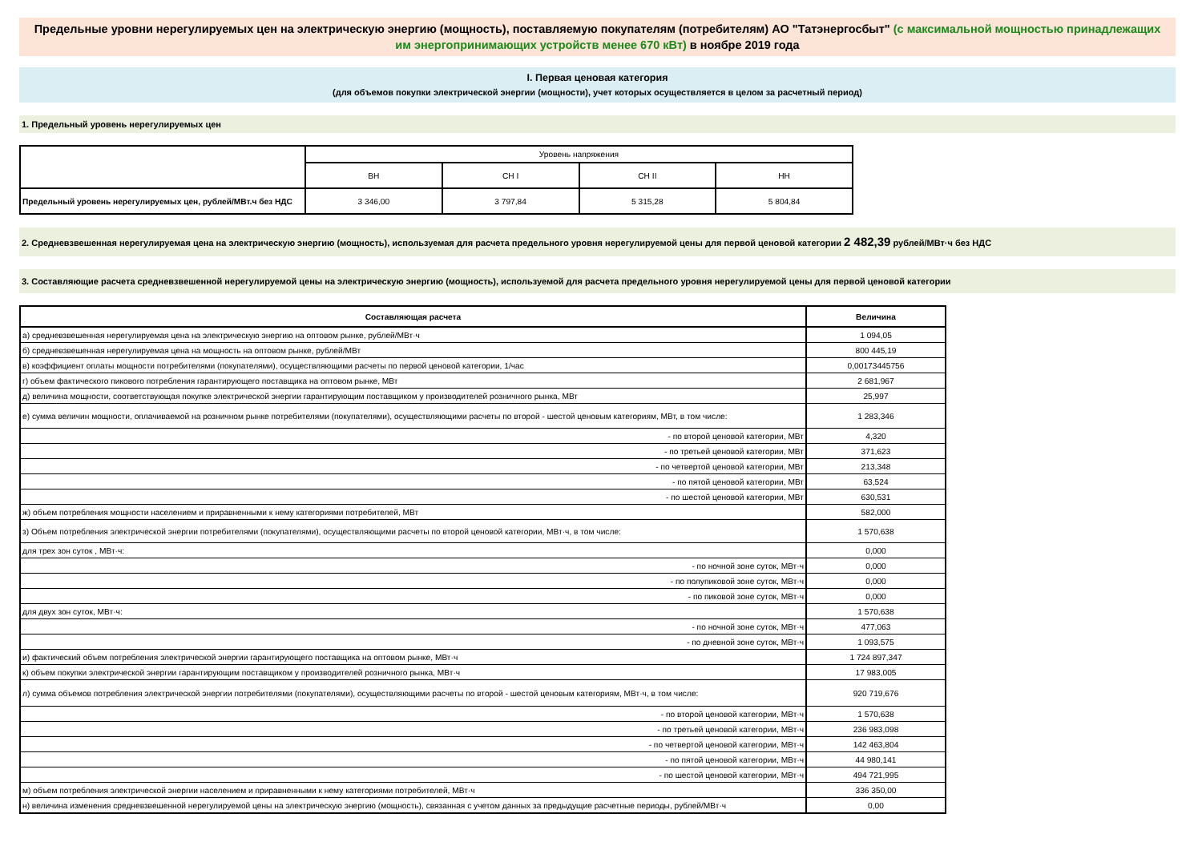Предельные уровни нерегулируемых цен на электрическую энергию (мощность), поставляемую покупателям (потребителям) АО "Татэнергосбыт" (с максимальной мощностью принадлежащих им энергопринимающих устройств менее 670 кВт) в ноябре 2019 года
I. Первая ценовая категория
(для объемов покупки электрической энергии (мощности), учет которых осуществляется в целом за расчетный период)
1. Предельный уровень нерегулируемых цен
| | Уровень напряжения | | | |
| | ВН | СН I | СН II | НН |
| Предельный уровень нерегулируемых цен, рублей/МВт.ч без НДС | 3 346,00 | 3 797,84 | 5 315,28 | 5 804,84 |
2. Средневзвешенная нерегулируемая цена на электрическую энергию (мощность), используемая для расчета предельного уровня нерегулируемой цены для первой ценовой категории 2 482,39 рублей/МВт·ч без НДС
3. Составляющие расчета средневзвешенной нерегулируемой цены на электрическую энергию (мощность), используемой для расчета предельного уровня нерегулируемой цены для первой ценовой категории
| Составляющая расчета | Величина |
| а) средневзвешенная нерегулируемая цена на электрическую энергию на оптовом рынке, рублей/МВт·ч | 1 094,05 |
| б) средневзвешенная нерегулируемая цена на мощность на оптовом рынке, рублей/МВт | 800 445,19 |
| в) коэффициент оплаты мощности потребителями (покупателями), осуществляющими расчеты по первой ценовой категории, 1/час | 0,00173445756 |
| г) объем фактического пикового потребления гарантирующего поставщика на оптовом рынке, МВт | 2 681,967 |
| д) величина мощности, соответствующая покупке электрической энергии гарантирующим поставщиком у производителей розничного рынка, МВт | 25,997 |
| е) сумма величин мощности, оплачиваемой на розничном рынке потребителями (покупателями), осуществляющими расчеты по второй - шестой ценовым категориям, МВт, в том числе: | 1 283,346 |
| - по второй ценовой категории, МВт | 4,320 |
| - по третьей ценовой категории, МВт | 371,623 |
| - по четвертой ценовой категории, МВт | 213,348 |
| - по пятой ценовой категории, МВт | 63,524 |
| - по шестой ценовой категории, МВт | 630,531 |
| ж) объем потребления мощности населением и приравненными к нему категориями потребителей, МВт | 582,000 |
| з) Объем потребления электрической энергии потребителями (покупателями), осуществляющими расчеты по второй ценовой категории, МВт·ч, в том числе: | 1 570,638 |
| для трех зон суток , МВт·ч: | 0,000 |
| - по ночной зоне суток, МВт·ч | 0,000 |
| - по полупиковой зоне суток, МВт·ч | 0,000 |
| - по пиковой зоне суток, МВт·ч | 0,000 |
| для двух зон суток, МВт·ч: | 1 570,638 |
| - по ночной зоне суток, МВт·ч | 477,063 |
| - по дневной зоне суток, МВт·ч | 1 093,575 |
| и) фактический объем потребления электрической энергии гарантирующего поставщика на оптовом рынке, МВт·ч | 1 724 897,347 |
| к) объем покупки электрической энергии гарантирующим поставщиком у производителей розничного рынка, МВт·ч | 17 983,005 |
| л) сумма объемов потребления электрической энергии потребителями (покупателями), осуществляющими расчеты по второй - шестой ценовым категориям, МВт·ч, в том числе: | 920 719,676 |
| - по второй ценовой категории, МВт·ч | 1 570,638 |
| - по третьей ценовой категории, МВт·ч | 236 983,098 |
| - по четвертой ценовой категории, МВт·ч | 142 463,804 |
| - по пятой ценовой категории, МВт·ч | 44 980,141 |
| - по шестой ценовой категории, МВт·ч | 494 721,995 |
| м) объем потребления электрической энергии населением и приравненными к нему категориями потребителей, МВт·ч | 336 350,00 |
| н) величина изменения средневзвешенной нерегулируемой цены на электрическую энергию (мощность), связанная с учетом данных за предыдущие расчетные периоды, рублей/МВт·ч | 0,00 |